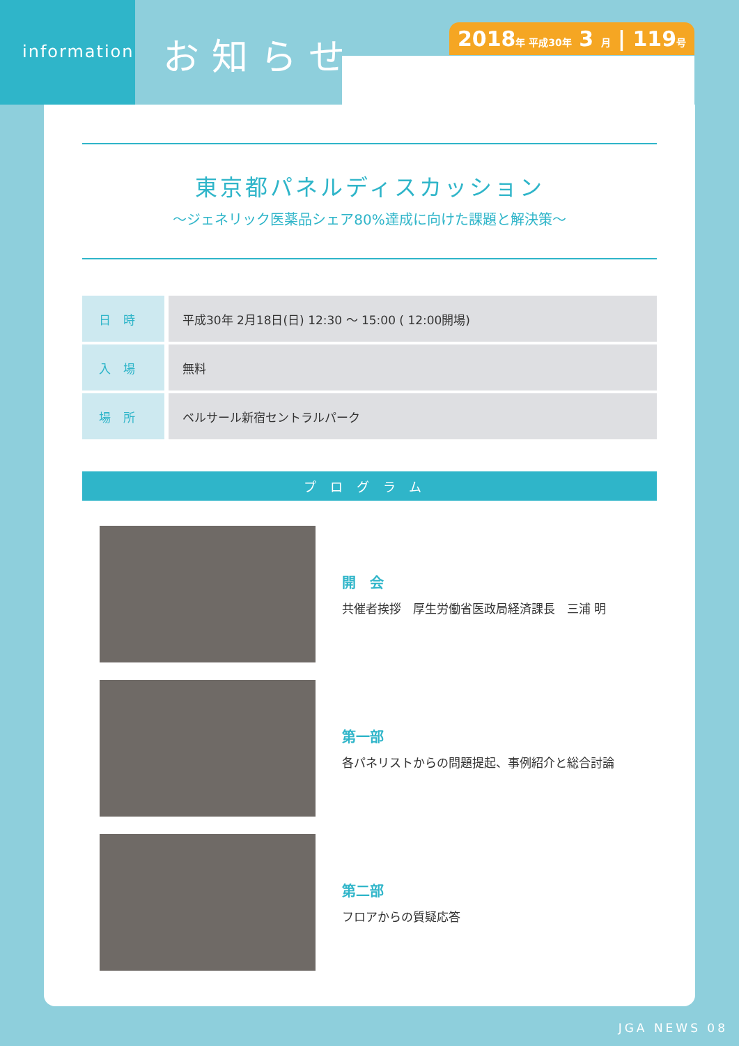information
お知らせ
2018年 平成30年 3 月 | 119号
東京都パネルディスカッション
〜ジェネリック医薬品シェア80%達成に向けた課題と解決策〜
| 日時 | 平成30年 2月18日(日) 12:30 〜 15:00 ( 12:00開場) |
| 入場 | 無料 |
| 場所 | ベルサール新宿セントラルパーク |
プログラム
開　会
共催者挨拶　厚生労働省医政局経済課長　三浦 明
第一部
各パネリストからの問題提起、事例紹介と総合討論
第二部
フロアからの質疑応答
JGA NEWS 08